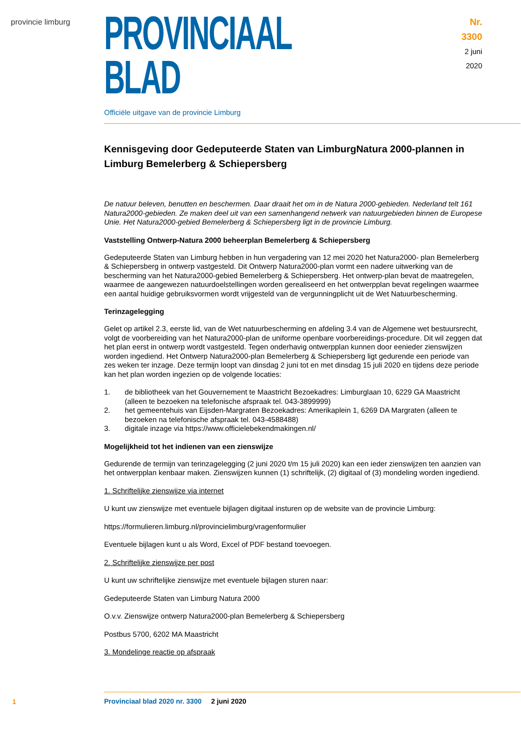provincie limburg
PROVINCIAAL BLAD
Officiële uitgave van de provincie Limburg
Nr. 3300
2 juni
2020
Kennisgeving door Gedeputeerde Staten van LimburgNatura 2000-plannen in Limburg Bemelerberg & Schiepersberg
De natuur beleven, benutten en beschermen. Daar draait het om in de Natura 2000-gebieden. Nederland telt 161 Natura2000-gebieden. Ze maken deel uit van een samenhangend netwerk van natuurgebieden binnen de Europese Unie. Het Natura2000-gebied Bemelerberg & Schiepersberg ligt in de provincie Limburg.
Vaststelling Ontwerp-Natura 2000 beheerplan Bemelerberg & Schiepersberg
Gedeputeerde Staten van Limburg hebben in hun vergadering van 12 mei 2020 het Natura2000- plan Bemelerberg & Schiepersberg in ontwerp vastgesteld. Dit Ontwerp Natura2000-plan vormt een nadere uitwerking van de bescherming van het Natura2000-gebied Bemelerberg & Schiepersberg. Het ontwerp-plan bevat de maatregelen, waarmee de aangewezen natuurdoelstellingen worden gerealiseerd en het ontwerpplan bevat regelingen waarmee een aantal huidige gebruiksvormen wordt vrijgesteld van de vergunningplicht uit de Wet Natuurbescherming.
Terinzagelegging
Gelet op artikel 2.3, eerste lid, van de Wet natuurbescherming en afdeling 3.4 van de Algemene wet bestuursrecht, volgt de voorbereiding van het Natura2000-plan de uniforme openbare voorbereidings-procedure. Dit wil zeggen dat het plan eerst in ontwerp wordt vastgesteld. Tegen onderhavig ontwerpplan kunnen door eenieder zienswijzen worden ingediend. Het Ontwerp Natura2000-plan Bemelerberg & Schiepersberg ligt gedurende een periode van zes weken ter inzage. Deze termijn loopt van dinsdag 2 juni tot en met dinsdag 15 juli 2020 en tijdens deze periode kan het plan worden ingezien op de volgende locaties:
1. de bibliotheek van het Gouvernement te Maastricht Bezoekadres: Limburglaan 10, 6229 GA Maastricht (alleen te bezoeken na telefonische afspraak tel. 043-3899999)
2. het gemeentehuis van Eijsden-Margraten Bezoekadres: Amerikaplein 1, 6269 DA Margraten (alleen te bezoeken na telefonische afspraak tel. 043-4588488)
3. digitale inzage via https://www.officielebekendmakingen.nl/
Mogelijkheid tot het indienen van een zienswijze
Gedurende de termijn van terinzagelegging (2 juni 2020 t/m 15 juli 2020) kan een ieder zienswijzen ten aanzien van het ontwerpplan kenbaar maken. Zienswijzen kunnen (1) schriftelijk, (2) digitaal of (3) mondeling worden ingediend.
1. Schriftelijke zienswijze via internet
U kunt uw zienswijze met eventuele bijlagen digitaal insturen op de website van de provincie Limburg:
https://formulieren.limburg.nl/provincielimburg/vragenformulier
Eventuele bijlagen kunt u als Word, Excel of PDF bestand toevoegen.
2. Schriftelijke zienswijze per post
U kunt uw schriftelijke zienswijze met eventuele bijlagen sturen naar:
Gedeputeerde Staten van Limburg Natura 2000
O.v.v. Zienswijze ontwerp Natura2000-plan Bemelerberg & Schiepersberg
Postbus 5700, 6202 MA Maastricht
3. Mondelinge reactie op afspraak
1
Provinciaal blad 2020 nr. 3300 2 juni 2020